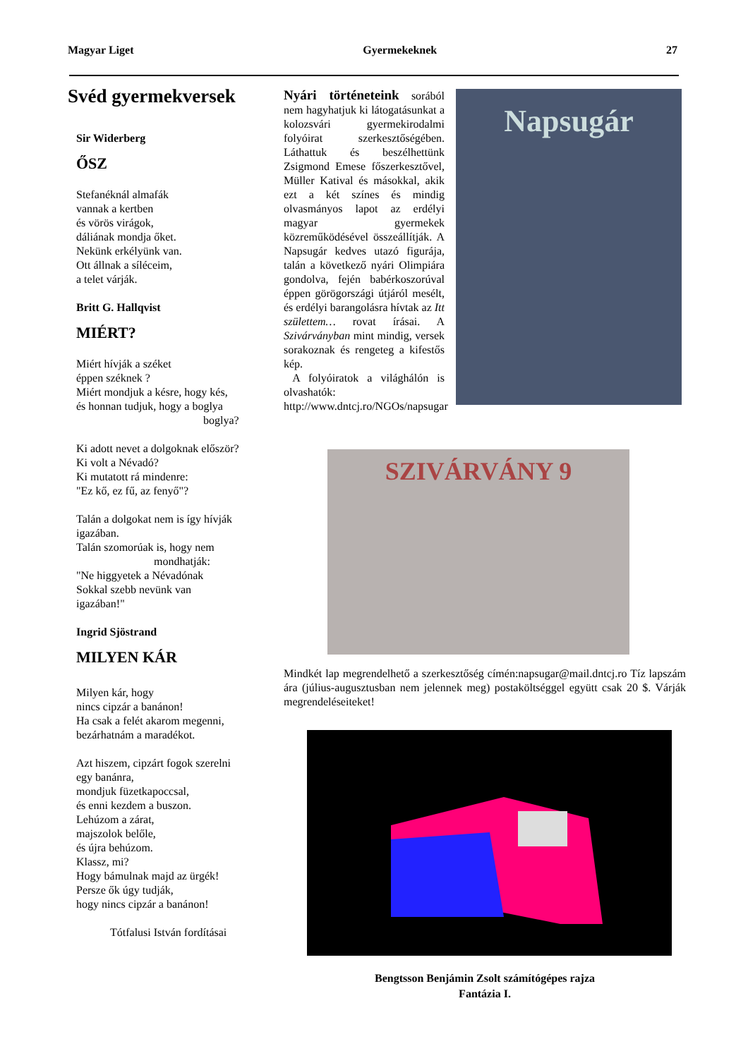Magyar Liget Gyermekeknek 27
Svéd gyermekversek
Sir Widerberg
ŐSZ
Stefanéknál almafák
vannak a kertben
és vörös virágok,
dáliának mondja őket.
Nekünk erkélyünk van.
Ott állnak a síléceim,
a telet várják.
Britt G. Hallqvist
MIÉRT?
Miért hívják a széket
éppen széknek ?
Miért mondjuk a késre, hogy kés,
és honnan tudjuk, hogy a boglya
boglya?
Ki adott nevet a dolgoknak először?
Ki volt a Névadó?
Ki mutatott rá mindenre:
"Ez kő, ez fű, az fenyő"?
Talán a dolgokat nem is így hívják
igazában.
Talán szomorúak is, hogy nem
mondhatják:
"Ne higgyetek a Névadónak
Sokkal szebb nevünk van
igazában!"
Ingrid Sjöstrand
MILYEN KÁR
Milyen kár, hogy
nincs cipzár a banánon!
Ha csak a felét akarom megenni,
bezárhatnám a maradékot.
Azt hiszem, cipzárt fogok szerelni
egy banánra,
mondjuk füzetkapoccsal,
és enni kezdem a buszon.
Lehúzom a zárat,
majszolok belőle,
és újra behúzom.
Klassz, mi?
Hogy bámulnak majd az ürgék!
Persze ők úgy tudják,
hogy nincs cipzár a banánon!
Tótfalusi István fordításai
Nyári történeteink sorából nem hagyhatjuk ki látogatásunkat a kolozsvári gyermekirodalmi folyóirat szerkesztőségében. Láthattuk és beszélhettünk Zsigmond Emese főszerkesztővel, Müller Katival és másokkal, akik ezt a két színes és mindig olvasmányos lapot az erdélyi magyar gyermekek közreműködésével összeállítják. A Napsugár kedves utazó figurája, talán a következő nyári Olimpiára gondolva, fején babérkoszorúval éppen görögországi útjáról mesélt, és erdélyi barangolásra hívtak az Itt születtem… rovat írásai. A Szivárványban mint mindig, versek sorakoznak és rengeteg a kifestős kép.
A folyóiratok a világhálón is olvashatók: http://www.dntcj.ro/NGOs/napsugar
Napsugár
SZIVÁRVÁNY 9
Mindkét lap megrendelhető a szerkesztőség címén:napsugar@mail.dntcj.ro Tíz lapszám ára (július-augusztusban nem jelennek meg) postaköltséggel együtt csak 20 $. Várják megrendeléseiteket!
Bengtsson Benjámin Zsolt számítógépes rajza
Fantázia I.